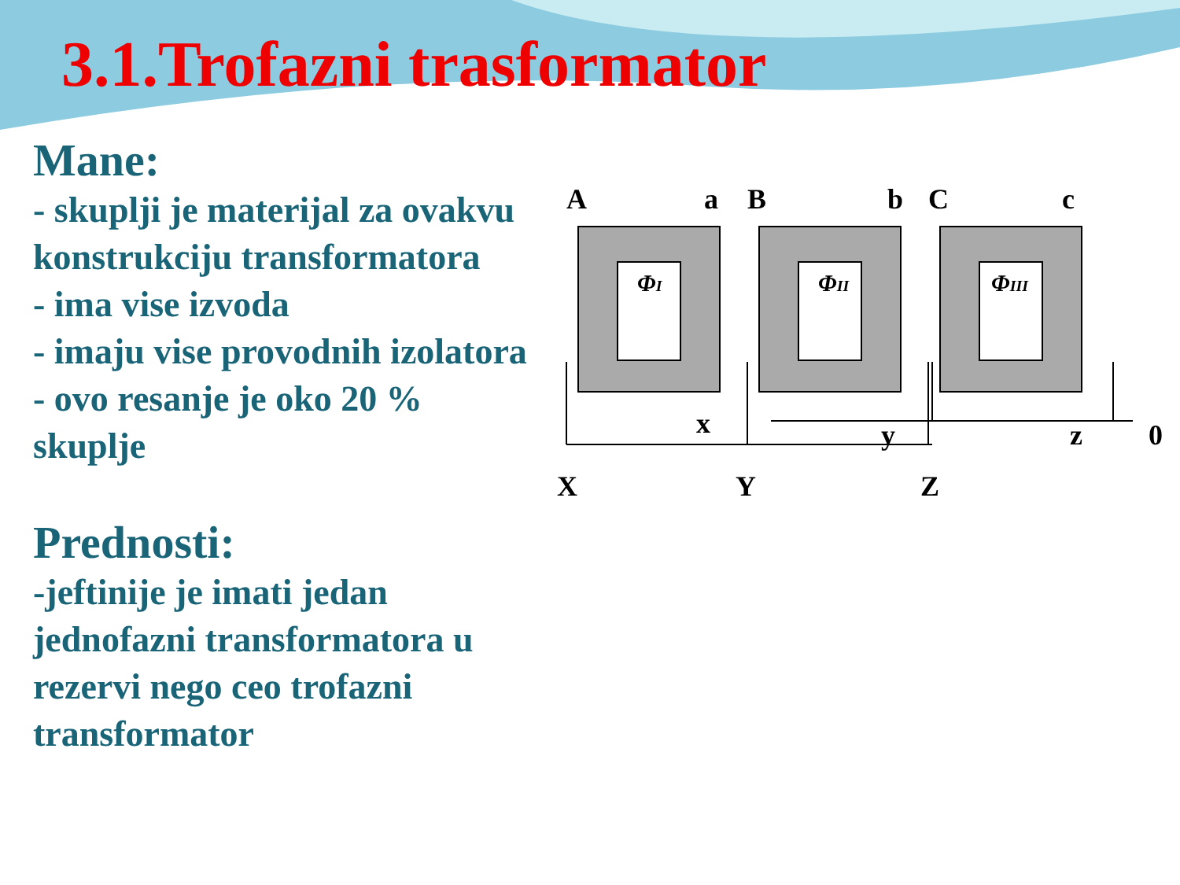3.1.Trofazni trasformator
Mane:
- skuplji je materijal za ovakvu konstrukciju transformatora
- ima vise izvoda
- imaju vise provodnih izolatora
- ovo resanje je oko 20 % skuplje
Prednosti:
-jeftinije je imati jedan jednofazni transformatora u rezervi nego ceo trofazni transformator
A
a
B
b
C
c
ΦI
ΦII
ΦIII
x
y
z
0
X
Y
Z